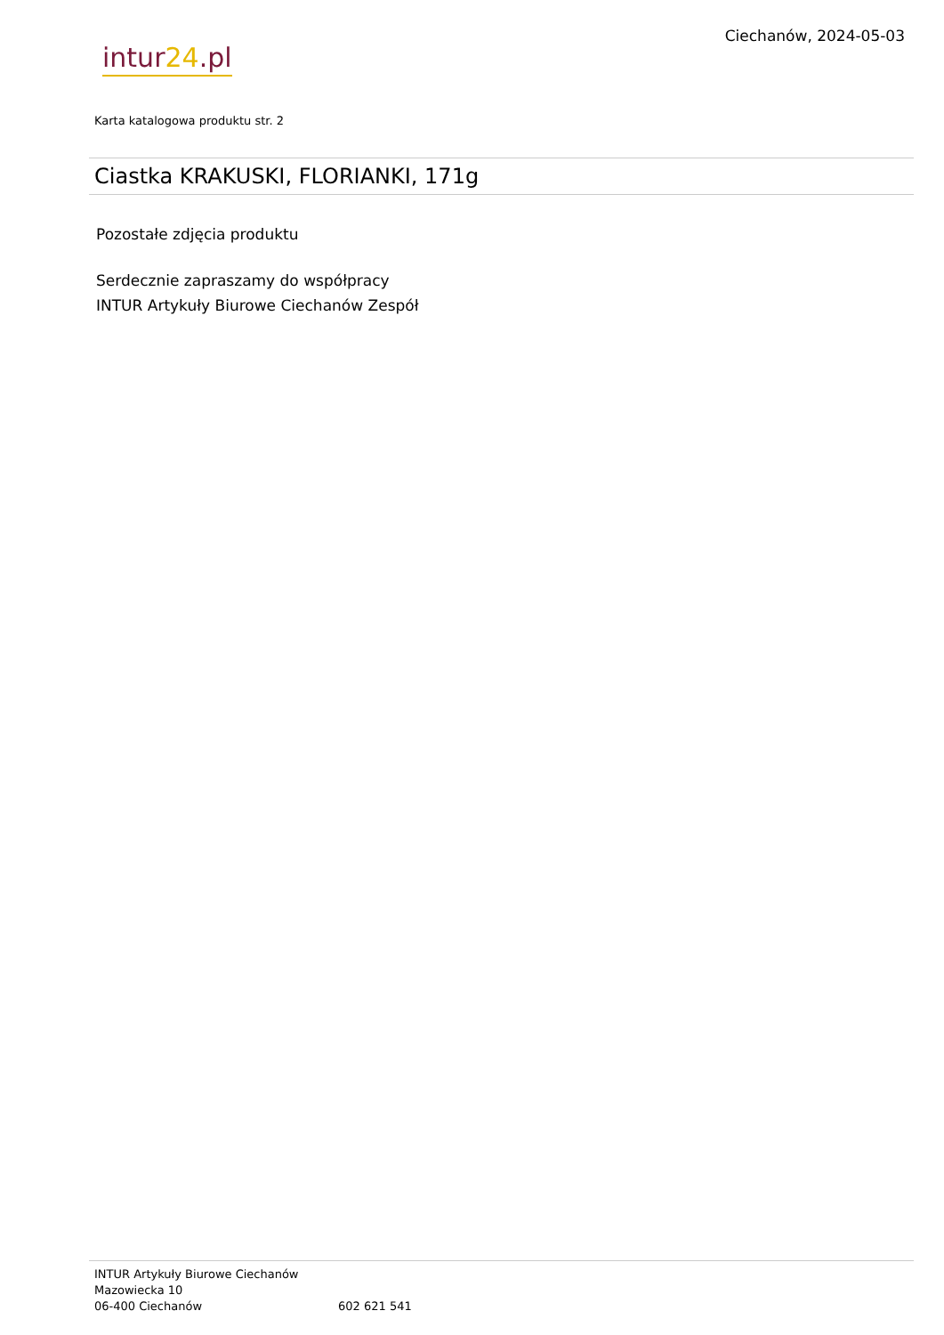intur24.pl
Ciechanów, 2024-05-03
Karta katalogowa produktu str. 2
Ciastka KRAKUSKI, FLORIANKI, 171g
Pozostałe zdjęcia produktu
Serdecznie zapraszamy do współpracy
INTUR Artykuły Biurowe Ciechanów Zespół
INTUR Artykuły Biurowe Ciechanów
Mazowiecka 10
06-400 Ciechanów 602 621 541